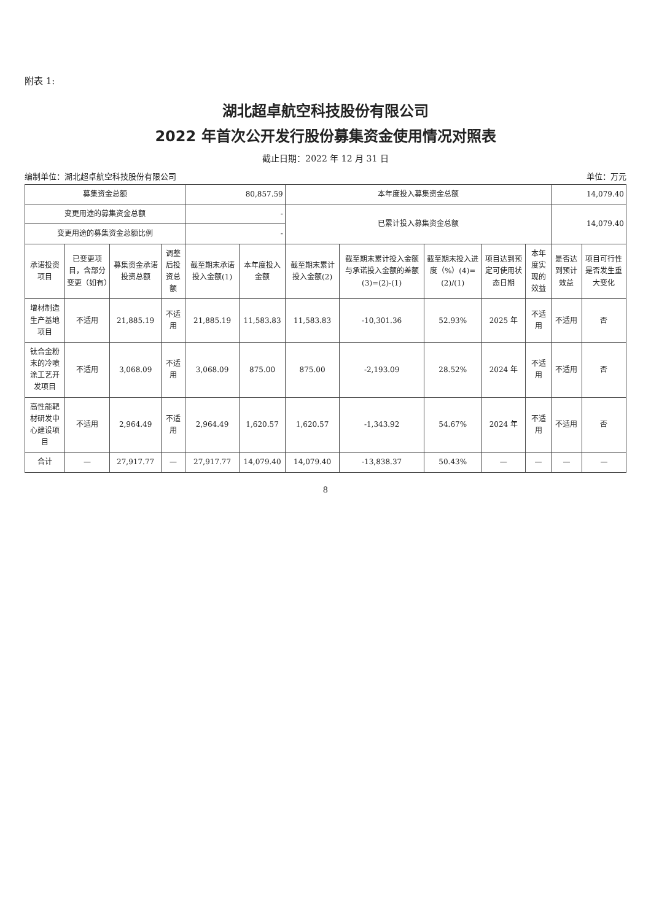附表 1:
湖北超卓航空科技股份有限公司
2022 年首次公开发行股份募集资金使用情况对照表
截止日期：2022 年 12 月 31 日
编制单位：湖北超卓航空科技股份有限公司 单位：万元
| 募集资金总额 | | | | 80,857.59 | | 本年度投入募集资金总额 | | | | | 14,079.40 | |
| 变更用途的募集资金总额 | | | | - | | 已累计投入募集资金总额 | | | | | 14,079.40 | |
| 变更用途的募集资金总额比例 | | | | - | | | | | | | | |
| 承诺投资项目 | 已变更项目，含部分变更（如有） | 募集资金承诺投资总额 | 调整后投资总额 | 截至期末承诺投入金额(1) | 本年度投入金额 | 截至期末累计投入金额(2) | 截至期末累计投入金额与承诺投入金额的差额(3)=(2)-(1) | 截至期末投入进度（%）(4)=(2)/(1) | 项目达到预定可使用状态日期 | 本年度实现的效益 | 是否达到预计效益 | 项目可行性是否发生重大变化 |
| 增材制造生产基地项目 | 不适用 | 21,885.19 | 不适用 | 21,885.19 | 11,583.83 | 11,583.83 | -10,301.36 | 52.93% | 2025 年 | 不适用 | 不适用 | 否 |
| 钛合金粉末的冷喷涂工艺开发项目 | 不适用 | 3,068.09 | 不适用 | 3,068.09 | 875.00 | 875.00 | -2,193.09 | 28.52% | 2024 年 | 不适用 | 不适用 | 否 |
| 高性能靶材研发中心建设项目 | 不适用 | 2,964.49 | 不适用 | 2,964.49 | 1,620.57 | 1,620.57 | -1,343.92 | 54.67% | 2024 年 | 不适用 | 不适用 | 否 |
| 合计 | — | 27,917.77 | — | 27,917.77 | 14,079.40 | 14,079.40 | -13,838.37 | 50.43% | — | — | — | — |
8